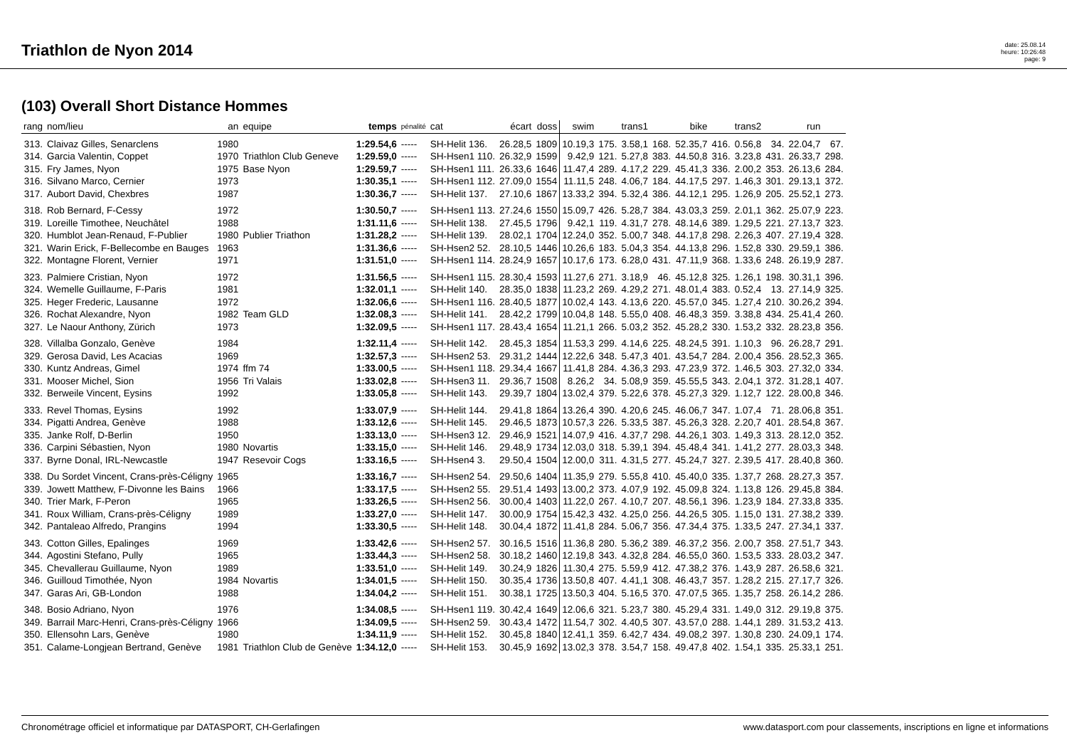Triathlon de Nyon 2014
date: 25.08.14
heure: 10:26:48
page: 9
(103) Overall Short Distance Hommes
| rang | nom/lieu | an | equipe | temps | pénalité | cat | écart | doss | swim | | trans1 | | bike | | trans2 | | run | |
| --- | --- | --- | --- | --- | --- | --- | --- | --- | --- | --- | --- | --- | --- | --- | --- | --- | --- | --- |
| 313. | Claivaz Gilles, Senarclens | 1980 | | 1:29.54,6 | ----- | SH-Helit 136. | 26.28,5 | 1809 | 10.19,3 | 175. | 3.58,1 | 168. | 52.35,7 | 416. | 0.56,8 | 34. | 22.04,7 | 67. |
| 314. | Garcia Valentin, Coppet | 1970 | Triathlon Club Geneve | 1:29.59,0 | ----- | SH-Hsen1 110. | 26.32,9 | 1599 | 9.42,9 | 121. | 5.27,8 | 383. | 44.50,8 | 316. | 3.23,8 | 431. | 26.33,7 | 298. |
| 315. | Fry James, Nyon | 1975 | Base Nyon | 1:29.59,7 | ----- | SH-Hsen1 111. | 26.33,6 | 1646 | 11.47,4 | 289. | 4.17,2 | 229. | 45.41,3 | 336. | 2.00,2 | 353. | 26.13,6 | 284. |
| 316. | Silvano Marco, Cernier | 1973 | | 1:30.35,1 | ----- | SH-Hsen1 112. | 27.09,0 | 1554 | 11.11,5 | 248. | 4.06,7 | 184. | 44.17,5 | 297. | 1.46,3 | 301. | 29.13,1 | 372. |
| 317. | Aubort David, Chexbres | 1987 | | 1:30.36,7 | ----- | SH-Helit 137. | 27.10,6 | 1867 | 13.33,2 | 394. | 5.32,4 | 386. | 44.12,1 | 295. | 1.26,9 | 205. | 25.52,1 | 273. |
| 318. | Rob Bernard, F-Cessy | 1972 | | 1:30.50,7 | ----- | SH-Hsen1 113. | 27.24,6 | 1550 | 15.09,7 | 426. | 5.28,7 | 384. | 43.03,3 | 259. | 2.01,1 | 362. | 25.07,9 | 223. |
| 319. | Loreille Timothee, Neuchâtel | 1988 | | 1:31.11,6 | ----- | SH-Helit 138. | 27.45,5 | 1796 | 9.42,1 | 119. | 4.31,7 | 278. | 48.14,6 | 389. | 1.29,5 | 221. | 27.13,7 | 323. |
| 320. | Humblot Jean-Renaud, F-Publier | 1980 | Publier Triathon | 1:31.28,2 | ----- | SH-Helit 139. | 28.02,1 | 1704 | 12.24,0 | 352. | 5.00,7 | 348. | 44.17,8 | 298. | 2.26,3 | 407. | 27.19,4 | 328. |
| 321. | Warin Erick, F-Bellecombe en Bauges | 1963 | | 1:31.36,6 | ----- | SH-Hsen2 52. | 28.10,5 | 1446 | 10.26,6 | 183. | 5.04,3 | 354. | 44.13,8 | 296. | 1.52,8 | 330. | 29.59,1 | 386. |
| 322. | Montagne Florent, Vernier | 1971 | | 1:31.51,0 | ----- | SH-Hsen1 114. | 28.24,9 | 1657 | 10.17,6 | 173. | 6.28,0 | 431. | 47.11,9 | 368. | 1.33,6 | 248. | 26.19,9 | 287. |
| 323. | Palmiere Cristian, Nyon | 1972 | | 1:31.56,5 | ----- | SH-Hsen1 115. | 28.30,4 | 1593 | 11.27,6 | 271. | 3.18,9 | 46. | 45.12,8 | 325. | 1.26,1 | 198. | 30.31,1 | 396. |
| 324. | Wemelle Guillaume, F-Paris | 1981 | | 1:32.01,1 | ----- | SH-Helit 140. | 28.35,0 | 1838 | 11.23,2 | 269. | 4.29,2 | 271. | 48.01,4 | 383. | 0.52,4 | 13. | 27.14,9 | 325. |
| 325. | Heger Frederic, Lausanne | 1972 | | 1:32.06,6 | ----- | SH-Hsen1 116. | 28.40,5 | 1877 | 10.02,4 | 143. | 4.13,6 | 220. | 45.57,0 | 345. | 1.27,4 | 210. | 30.26,2 | 394. |
| 326. | Rochat Alexandre, Nyon | 1982 | Team GLD | 1:32.08,3 | ----- | SH-Helit 141. | 28.42,2 | 1799 | 10.04,8 | 148. | 5.55,0 | 408. | 46.48,3 | 359. | 3.38,8 | 434. | 25.41,4 | 260. |
| 327. | Le Naour Anthony, Zürich | 1973 | | 1:32.09,5 | ----- | SH-Hsen1 117. | 28.43,4 | 1654 | 11.21,1 | 266. | 5.03,2 | 352. | 45.28,2 | 330. | 1.53,2 | 332. | 28.23,8 | 356. |
| 328. | Villalba Gonzalo, Genève | 1984 | | 1:32.11,4 | ----- | SH-Helit 142. | 28.45,3 | 1854 | 11.53,3 | 299. | 4.14,6 | 225. | 48.24,5 | 391. | 1.10,3 | 96. | 26.28,7 | 291. |
| 329. | Gerosa David, Les Acacias | 1969 | | 1:32.57,3 | ----- | SH-Hsen2 53. | 29.31,2 | 1444 | 12.22,6 | 348. | 5.47,3 | 401. | 43.54,7 | 284. | 2.00,4 | 356. | 28.52,3 | 365. |
| 330. | Kuntz Andreas, Gimel | 1974 | ffm 74 | 1:33.00,5 | ----- | SH-Hsen1 118. | 29.34,4 | 1667 | 11.41,8 | 284. | 4.36,3 | 293. | 47.23,9 | 372. | 1.46,5 | 303. | 27.32,0 | 334. |
| 331. | Mooser Michel, Sion | 1956 | Tri Valais | 1:33.02,8 | ----- | SH-Hsen3 11. | 29.36,7 | 1508 | 8.26,2 | 34. | 5.08,9 | 359. | 45.55,5 | 343. | 2.04,1 | 372. | 31.28,1 | 407. |
| 332. | Berweile Vincent, Eysins | 1992 | | 1:33.05,8 | ----- | SH-Helit 143. | 29.39,7 | 1804 | 13.02,4 | 379. | 5.22,6 | 378. | 45.27,3 | 329. | 1.12,7 | 122. | 28.00,8 | 346. |
| 333. | Revel Thomas, Eysins | 1992 | | 1:33.07,9 | ----- | SH-Helit 144. | 29.41,8 | 1864 | 13.26,4 | 390. | 4.20,6 | 245. | 46.06,7 | 347. | 1.07,4 | 71. | 28.06,8 | 351. |
| 334. | Pigatti Andrea, Genève | 1988 | | 1:33.12,6 | ----- | SH-Helit 145. | 29.46,5 | 1873 | 10.57,3 | 226. | 5.33,5 | 387. | 45.26,3 | 328. | 2.20,7 | 401. | 28.54,8 | 367. |
| 335. | Janke Rolf, D-Berlin | 1950 | | 1:33.13,0 | ----- | SH-Hsen3 12. | 29.46,9 | 1521 | 14.07,9 | 416. | 4.37,7 | 298. | 44.26,1 | 303. | 1.49,3 | 313. | 28.12,0 | 352. |
| 336. | Carpini Sébastien, Nyon | 1980 | Novartis | 1:33.15,0 | ----- | SH-Helit 146. | 29.48,9 | 1734 | 12.03,0 | 318. | 5.39,1 | 394. | 45.48,4 | 341. | 1.41,2 | 277. | 28.03,3 | 348. |
| 337. | Byrne Donal, IRL-Newcastle | 1947 | Resevoir Cogs | 1:33.16,5 | ----- | SH-Hsen4 3. | 29.50,4 | 1504 | 12.00,0 | 311. | 4.31,5 | 277. | 45.24,7 | 327. | 2.39,5 | 417. | 28.40,8 | 360. |
| 338. | Du Sordet Vincent, Crans-près-Céligny | 1965 | | 1:33.16,7 | ----- | SH-Hsen2 54. | 29.50,6 | 1404 | 11.35,9 | 279. | 5.55,8 | 410. | 45.40,0 | 335. | 1.37,7 | 268. | 28.27,3 | 357. |
| 339. | Jowett Matthew, F-Divonne les Bains | 1966 | | 1:33.17,5 | ----- | SH-Hsen2 55. | 29.51,4 | 1493 | 13.00,2 | 373. | 4.07,9 | 192. | 45.09,8 | 324. | 1.13,8 | 126. | 29.45,8 | 384. |
| 340. | Trier Mark, F-Peron | 1965 | | 1:33.26,5 | ----- | SH-Hsen2 56. | 30.00,4 | 1403 | 11.22,0 | 267. | 4.10,7 | 207. | 48.56,1 | 396. | 1.23,9 | 184. | 27.33,8 | 335. |
| 341. | Roux William, Crans-près-Céligny | 1989 | | 1:33.27,0 | ----- | SH-Helit 147. | 30.00,9 | 1754 | 15.42,3 | 432. | 4.25,0 | 256. | 44.26,5 | 305. | 1.15,0 | 131. | 27.38,2 | 339. |
| 342. | Pantaleao Alfredo, Prangins | 1994 | | 1:33.30,5 | ----- | SH-Helit 148. | 30.04,4 | 1872 | 11.41,8 | 284. | 5.06,7 | 356. | 47.34,4 | 375. | 1.33,5 | 247. | 27.34,1 | 337. |
| 343. | Cotton Gilles, Epalinges | 1969 | | 1:33.42,6 | ----- | SH-Hsen2 57. | 30.16,5 | 1516 | 11.36,8 | 280. | 5.36,2 | 389. | 46.37,2 | 356. | 2.00,7 | 358. | 27.51,7 | 343. |
| 344. | Agostini Stefano, Pully | 1965 | | 1:33.44,3 | ----- | SH-Hsen2 58. | 30.18,2 | 1460 | 12.19,8 | 343. | 4.32,8 | 284. | 46.55,0 | 360. | 1.53,5 | 333. | 28.03,2 | 347. |
| 345. | Chevallerau Guillaume, Nyon | 1989 | | 1:33.51,0 | ----- | SH-Helit 149. | 30.24,9 | 1826 | 11.30,4 | 275. | 5.59,9 | 412. | 47.38,2 | 376. | 1.43,9 | 287. | 26.58,6 | 321. |
| 346. | Guilloud Timothée, Nyon | 1984 | Novartis | 1:34.01,5 | ----- | SH-Helit 150. | 30.35,4 | 1736 | 13.50,8 | 407. | 4.41,1 | 308. | 46.43,7 | 357. | 1.28,2 | 215. | 27.17,7 | 326. |
| 347. | Garas Ari, GB-London | 1988 | | 1:34.04,2 | ----- | SH-Helit 151. | 30.38,1 | 1725 | 13.50,3 | 404. | 5.16,5 | 370. | 47.07,5 | 365. | 1.35,7 | 258. | 26.14,2 | 286. |
| 348. | Bosio Adriano, Nyon | 1976 | | 1:34.08,5 | ----- | SH-Hsen1 119. | 30.42,4 | 1649 | 12.06,6 | 321. | 5.23,7 | 380. | 45.29,4 | 331. | 1.49,0 | 312. | 29.19,8 | 375. |
| 349. | Barrail Marc-Henri, Crans-près-Céligny | 1966 | | 1:34.09,5 | ----- | SH-Hsen2 59. | 30.43,4 | 1472 | 11.54,7 | 302. | 4.40,5 | 307. | 43.57,0 | 288. | 1.44,1 | 289. | 31.53,2 | 413. |
| 350. | Ellensohn Lars, Genève | 1980 | | 1:34.11,9 | ----- | SH-Helit 152. | 30.45,8 | 1840 | 12.41,1 | 359. | 6.42,7 | 434. | 49.08,2 | 397. | 1.30,8 | 230. | 24.09,1 | 174. |
| 351. | Calame-Longjean Bertrand, Genève | 1981 | Triathlon Club de Genève | 1:34.12,0 | ----- | SH-Helit 153. | 30.45,9 | 1692 | 13.02,3 | 378. | 3.54,7 | 158. | 49.47,8 | 402. | 1.54,1 | 335. | 25.33,1 | 251. |
Chronométrage officiel et informatique par DATASPORT, CH-Gerlafingen www.datasport.com pour classements, inscriptions en ligne et informations